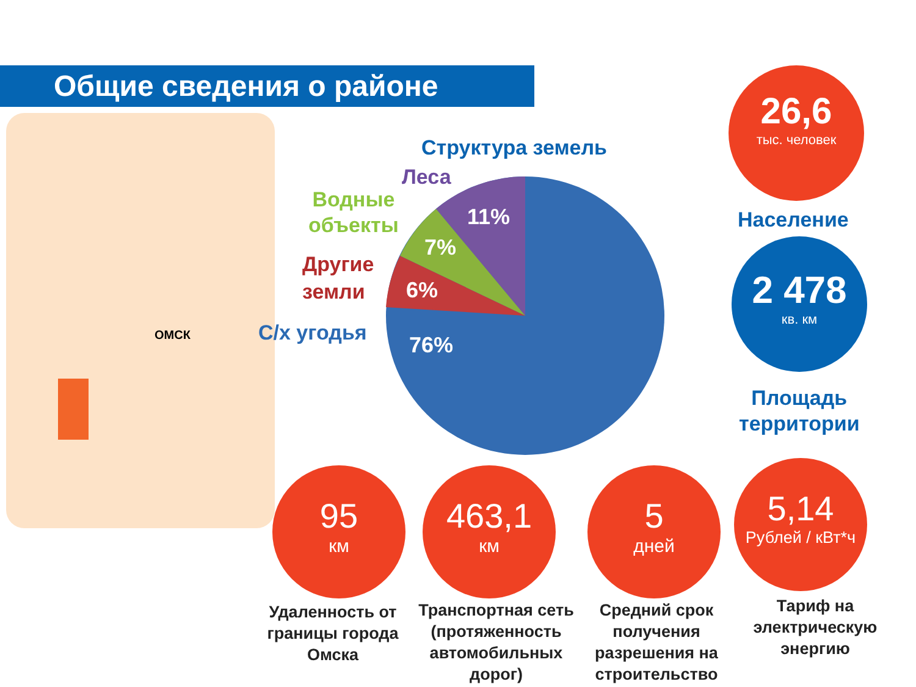Общие сведения о районе
ОМСК
Структура земель
Леса
Водные
объекты
Другие
земли
С/х угодья
11%
7%
6%
76%
26,6
тыс. человек
Население
2 478
кв. км
Площадь
территории
95
км
463,1
км
5
дней
5,14
Рублей / кВт*ч
Удаленность от границы города Омска
Транспортная сеть (протяженность автомобильных дорог)
Средний срок получения разрешения на строительство
Тариф на электрическую энергию